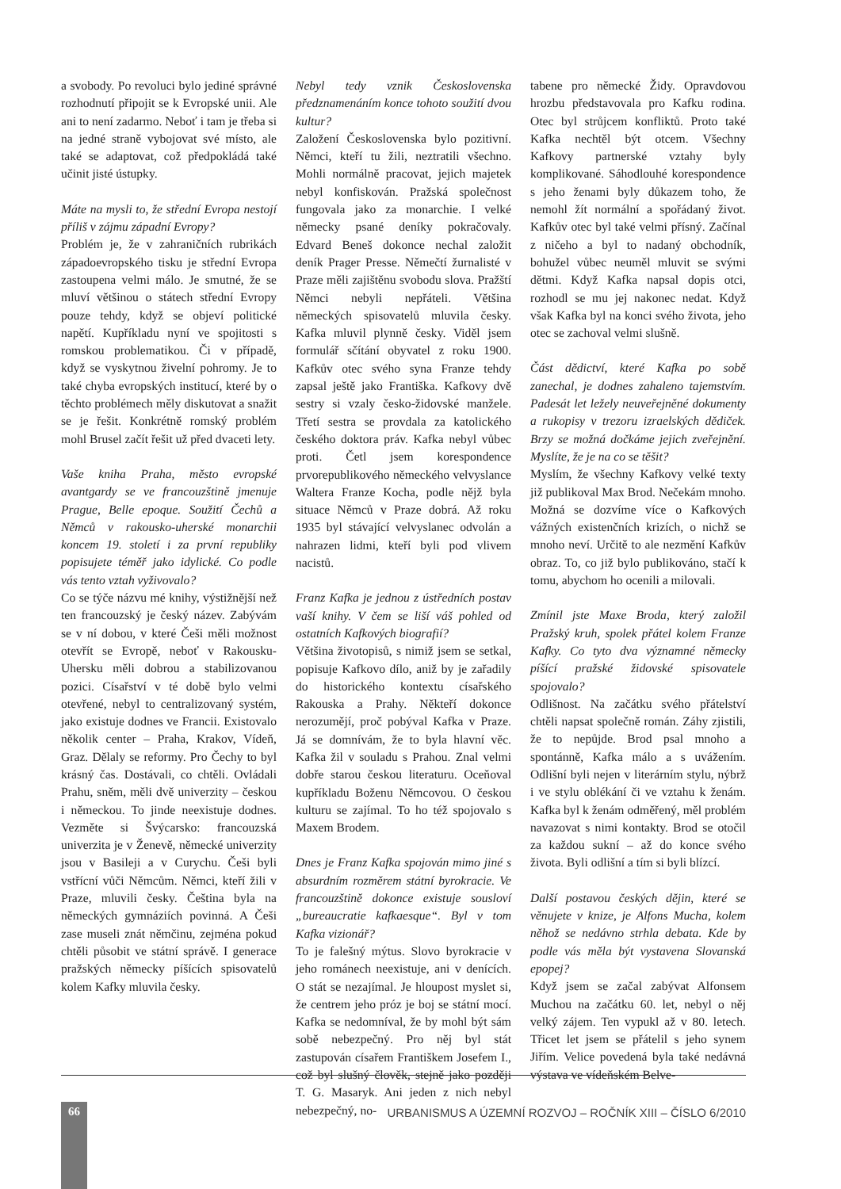a svobody. Po revoluci bylo jediné správné rozhodnutí připojit se k Evropské unii. Ale ani to není zadarmo. Neboť i tam je třeba si na jedné straně vybojovat své místo, ale také se adaptovat, což předpokládá také učinit jisté ústupky.
Máte na mysli to, že střední Evropa nestojí příliš v zájmu západní Evropy?
Problém je, že v zahraničních rubrikách západoevropského tisku je střední Evropa zastoupena velmi málo. Je smutné, že se mluví většinou o státech střední Evropy pouze tehdy, když se objeví politické napětí. Kupříkladu nyní ve spojitosti s romskou problematikou. Či v případě, když se vyskytnou živelní pohromy. Je to také chyba evropských institucí, které by o těchto problémech měly diskutovat a snažit se je řešit. Konkrétně romský problém mohl Brusel začít řešit už před dvaceti lety.
Vaše kniha Praha, město evropské avantgardy se ve francouzštině jmenuje Prague, Belle epoque. Soužití Čechů a Němců v rakousko-uherské monarchii koncem 19. století i za první republiky popisujete téměř jako idylické. Co podle vás tento vztah vyživovalo?
Co se týče názvu mé knihy, výstižnější než ten francouzský je český název. Zabývám se v ní dobou, v které Češi měli možnost otevřít se Evropě, neboť v Rakousku-Uhersku měli dobrou a stabilizovanou pozici. Císařství v té době bylo velmi otevřené, nebyl to centralizovaný systém, jako existuje dodnes ve Francii. Existovalo několik center – Praha, Krakov, Vídeň, Graz. Dělaly se reformy. Pro Čechy to byl krásný čas. Dostávali, co chtěli. Ovládali Prahu, sněm, měli dvě univerzity – českou i německou. To jinde neexistuje dodnes. Vezměte si Švýcarsko: francouzská univerzita je v Ženevě, německé univerzity jsou v Basileji a v Curychu. Češi byli vstřícní vůči Němcům. Němci, kteří žili v Praze, mluvili česky. Čeština byla na německých gymnáziích povinná. A Češi zase museli znát němčinu, zejména pokud chtěli působit ve státní správě. I generace pražských německy píšících spisovatelů kolem Kafky mluvila česky.
Nebyl tedy vznik Československa předznamenáním konce tohoto soužití dvou kultur?
Založení Československa bylo pozitivní. Němci, kteří tu žili, neztratili všechno. Mohli normálně pracovat, jejich majetek nebyl konfiskován. Pražská společnost fungovala jako za monarchie. I velké německy psané deníky pokračovaly. Edvard Beneš dokonce nechal založit deník Prager Presse. Němečtí žurnalisté v Praze měli zajištěnu svobodu slova. Pražští Němci nebyli nepřáteli. Většina německých spisovatelů mluvila česky. Kafka mluvil plynně česky. Viděl jsem formulář sčítání obyvatel z roku 1900. Kafkův otec svého syna Franze tehdy zapsal ještě jako Františka. Kafkovy dvě sestry si vzaly česko-židovské manžele. Třetí sestra se provdala za katolického českého doktora práv. Kafka nebyl vůbec proti. Četl jsem korespondence prvorepublikového německého velvyslance Waltera Franze Kocha, podle nějž byla situace Němců v Praze dobrá. Až roku 1935 byl stávající velvyslanec odvolán a nahrazen lidmi, kteří byli pod vlivem nacistů.
Franz Kafka je jednou z ústředních postav vaší knihy. V čem se liší váš pohled od ostatních Kafkových biografií?
Většina životopisů, s nimiž jsem se setkal, popisuje Kafkovo dílo, aniž by je zařadily do historického kontextu císařského Rakouska a Prahy. Někteří dokonce nerozumějí, proč pobýval Kafka v Praze. Já se domnívám, že to byla hlavní věc. Kafka žil v souladu s Prahou. Znal velmi dobře starou českou literaturu. Oceňoval kupříkladu Boženu Němcovou. O českou kulturu se zajímal. To ho též spojovalo s Maxem Brodem.
Dnes je Franz Kafka spojován mimo jiné s absurdním rozměrem státní byrokracie. Ve francouzštině dokonce existuje sousloví „bureaucratie kafkaesque“. Byl v tom Kafka vizionář?
To je falešný mýtus. Slovo byrokracie v jeho románech neexistuje, ani v denících. O stát se nezajímal. Je hloupost myslet si, že centrem jeho próz je boj se státní mocí. Kafka se nedomníval, že by mohl být sám sobě nebezpečný. Pro něj byl stát zastupován císařem Františkem Josefem I., což byl slušný člověk, stejně jako později T. G. Masaryk. Ani jeden z nich nebyl nebezpečný, no-
tabene pro německé Židy. Opravdovou hrozbu představovala pro Kafku rodina. Otec byl strůjcem konfliktů. Proto také Kafka nechtěl být otcem. Všechny Kafkovy partnerské vztahy byly komplikované. Sáhodlouhé korespondence s jeho ženami byly důkazem toho, že nemohl žít normální a spořádaný život. Kafkův otec byl také velmi přísný. Začínal z ničeho a byl to nadaný obchodník, bohužel vůbec neuměl mluvit se svými dětmi. Když Kafka napsal dopis otci, rozhodl se mu jej nakonec nedat. Když však Kafka byl na konci svého života, jeho otec se zachoval velmi slušně.
Část dědictví, které Kafka po sobě zanechal, je dodnes zahaleno tajemstvím. Padesát let ležely neuveřejněné dokumenty a rukopisy v trezoru izraelských dědiček. Brzy se možná dočkáme jejich zveřejnění. Myslíte, že je na co se těšit?
Myslím, že všechny Kafkovy velké texty již publikoval Max Brod. Nečekám mnoho. Možná se dozvíme více o Kafkových vážných existenčních krizích, o nichž se mnoho neví. Určitě to ale nezmění Kafkův obraz. To, co již bylo publikováno, stačí k tomu, abychom ho ocenili a milovali.
Zmínil jste Maxe Broda, který založil Pražský kruh, spolek přátel kolem Franze Kafky. Co tyto dva významné německy píšící pražské židovské spisovatele spojovalo?
Odlišnost. Na začátku svého přátelství chtěli napsat společně román. Záhy zjistili, že to nepůjde. Brod psal mnoho a spontánně, Kafka málo a s uvážením. Odlišní byli nejen v literárním stylu, nýbrž i ve stylu oblékání či ve vztahu k ženám. Kafka byl k ženám odměřený, měl problém navazovat s nimi kontakty. Brod se otočil za každou sukní – až do konce svého života. Byli odlišní a tím si byli blízcí.
Další postavou českých dějin, které se věnujete v knize, je Alfons Mucha, kolem něhož se nedávno strhla debata. Kde by podle vás měla být vystavena Slovanská epopej?
Když jsem se začal zabývat Alfonsem Muchou na začátku 60. let, nebyl o něj velký zájem. Ten vypukl až v 80. letech. Třicet let jsem se přátelil s jeho synem Jiřím. Velice povedená byla také nedávná výstava ve vídeňském Belve-
66
URBANISMUS A ÚZEMNÍ ROZVOJ – ROČNÍK XIII – ČÍSLO 6/2010